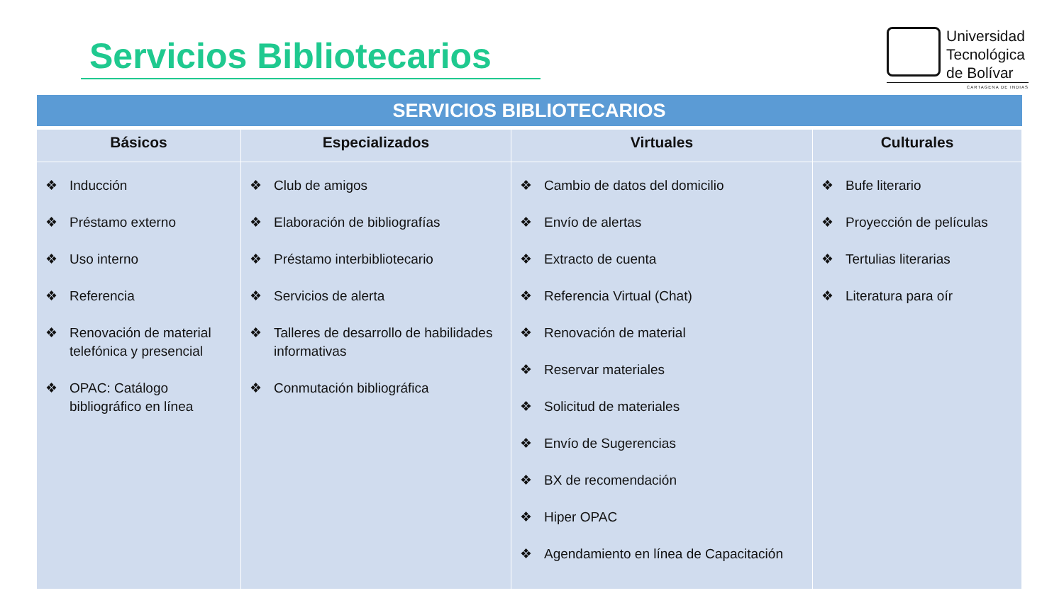Servicios Bibliotecarios
Universidad Tecnológica de Bolívar
CARTAGENA DE INDIAS
| SERVICIOS BIBLIOTECARIOS | | | |
| --- | --- | --- | --- |
| Básicos | Especializados | Virtuales | Culturales |
| ❖ Inducción ❖ Préstamo externo ❖ Uso interno ❖ Referencia ❖ Renovación de material telefónica y presencial ❖ OPAC: Catálogo bibliográfico en línea | ❖ Club de amigos ❖ Elaboración de bibliografías ❖ Préstamo interbibliotecario ❖ Servicios de alerta ❖ Talleres de desarrollo de habilidades informativas ❖ Conmutación bibliográfica | ❖ Cambio de datos del domicilio ❖ Envío de alertas ❖ Extracto de cuenta ❖ Referencia Virtual (Chat) ❖ Renovación de material ❖ Reservar materiales ❖ Solicitud de materiales ❖ Envío de Sugerencias ❖ BX de recomendación ❖ Hiper OPAC ❖ Agendamiento en línea de Capacitación | ❖ Bufe literario ❖ Proyección de películas ❖ Tertulias literarias ❖ Literatura para oír |